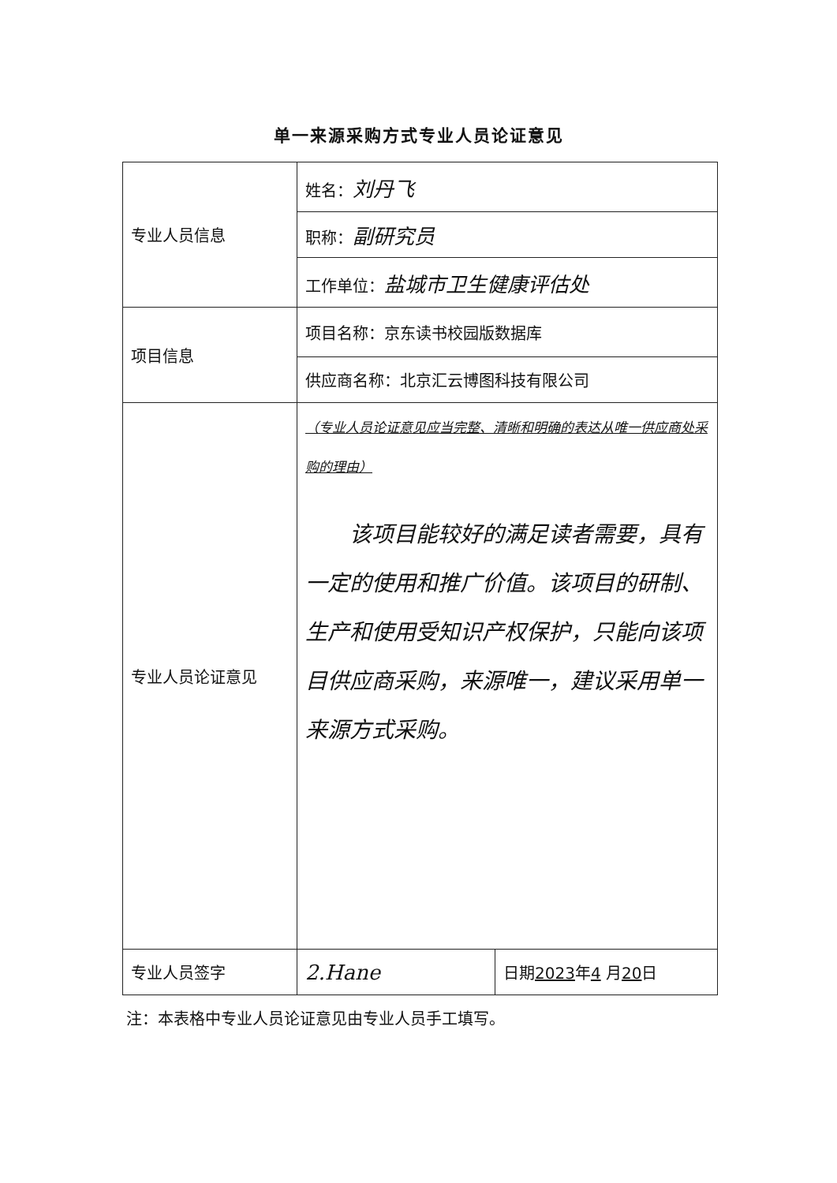单一来源采购方式专业人员论证意见
| 专业人员信息 | 姓名： 刘丹飞 | |
| | 职称： 副研究员 | |
| | 工作单位： 盐城市卫生健康评估处 | |
| 项目信息 | 项目名称：京东读书校园版数据库 | |
| | 供应商名称：北京汇云博图科技有限公司 | |
| 专业人员论证意见 | （专业人员论证意见应当完整、清晰和明确的表达从唯一供应商处采购的理由） 该项目能较好的满足读者需要，具有一定的使用和推广价值。该项目的研制、生产和使用受知识产权保护，只能向该项目供应商采购，来源唯一，建议采用单一来源方式采购。 | |
| 专业人员签字 | 2.Hane | 日期 2023 年 4 月 20 日 |
注：本表格中专业人员论证意见由专业人员手工填写。